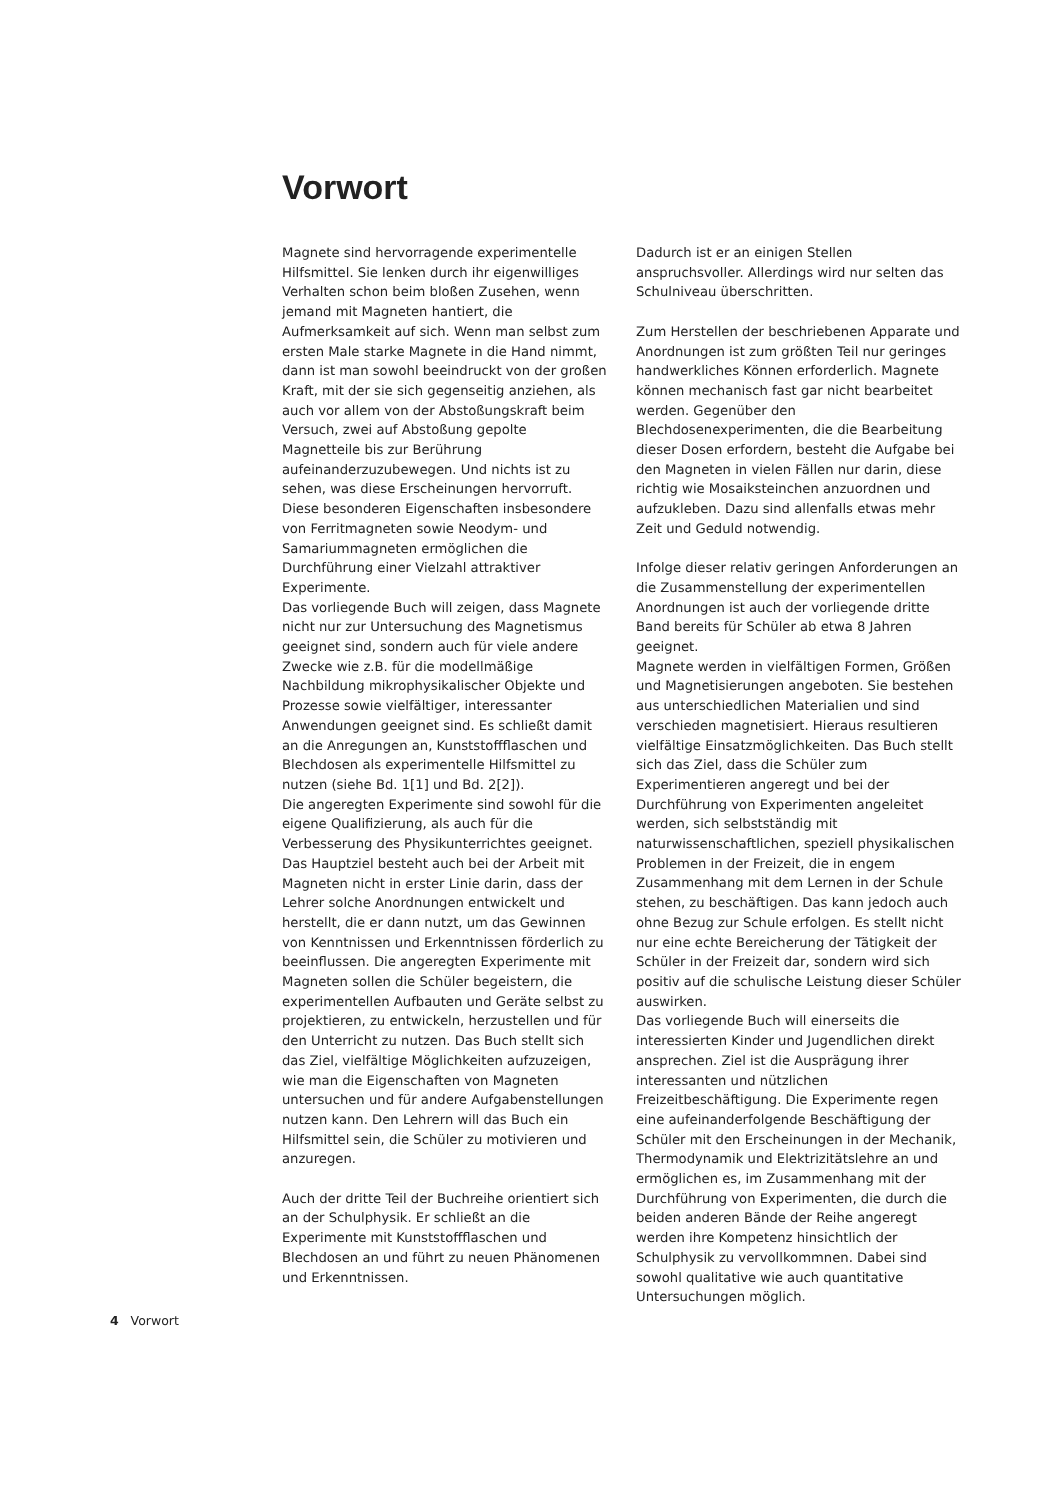Vorwort
Magnete sind hervorragende experimentelle Hilfsmittel. Sie lenken durch ihr eigenwilliges Verhalten schon beim bloßen Zusehen, wenn jemand mit Magneten hantiert, die Aufmerksamkeit auf sich. Wenn man selbst zum ersten Male starke Magnete in die Hand nimmt, dann ist man sowohl beeindruckt von der großen Kraft, mit der sie sich gegenseitig anziehen, als auch vor allem von der Abstoßungskraft beim Versuch, zwei auf Abstoßung gepolte Magnetteile bis zur Berührung aufeinanderzuzubewegen. Und nichts ist zu sehen, was diese Erscheinungen hervorruft.
Diese besonderen Eigenschaften insbesondere von Ferritmagneten sowie Neodym- und Samariummagneten ermöglichen die Durchführung einer Vielzahl attraktiver Experimente.
Das vorliegende Buch will zeigen, dass Magnete nicht nur zur Untersuchung des Magnetismus geeignet sind, sondern auch für viele andere Zwecke wie z.B. für die modellmäßige Nachbildung mikrophysikalischer Objekte und Prozesse sowie vielfältiger, interessanter Anwendungen geeignet sind. Es schließt damit an die Anregungen an, Kunststoffflaschen und Blechdosen als experimentelle Hilfsmittel zu nutzen (siehe Bd. 1[1] und Bd. 2[2]).
Die angeregten Experimente sind sowohl für die eigene Qualifizierung, als auch für die Verbesserung des Physikunterrichtes geeignet. Das Hauptziel besteht auch bei der Arbeit mit Magneten nicht in erster Linie darin, dass der Lehrer solche Anordnungen entwickelt und herstellt, die er dann nutzt, um das Gewinnen von Kenntnissen und Erkenntnissen förderlich zu beeinflussen. Die angeregten Experimente mit Magneten sollen die Schüler begeistern, die experimentellen Aufbauten und Geräte selbst zu projektieren, zu entwickeln, herzustellen und für den Unterricht zu nutzen. Das Buch stellt sich das Ziel, vielfältige Möglichkeiten aufzuzeigen, wie man die Eigenschaften von Magneten untersuchen und für andere Aufgabenstellungen nutzen kann. Den Lehrern will das Buch ein Hilfsmittel sein, die Schüler zu motivieren und anzuregen.
Auch der dritte Teil der Buchreihe orientiert sich an der Schulphysik. Er schließt an die Experimente mit Kunststoffflaschen und Blechdosen an und führt zu neuen Phänomenen und Erkenntnissen.
Dadurch ist er an einigen Stellen anspruchsvoller. Allerdings wird nur selten das Schulniveau überschritten.
Zum Herstellen der beschriebenen Apparate und Anordnungen ist zum größten Teil nur geringes handwerkliches Können erforderlich. Magnete können mechanisch fast gar nicht bearbeitet werden. Gegenüber den Blechdosenexperimenten, die die Bearbeitung dieser Dosen erfordern, besteht die Aufgabe bei den Magneten in vielen Fällen nur darin, diese richtig wie Mosaiksteinchen anzuordnen und aufzukleben. Dazu sind allenfalls etwas mehr Zeit und Geduld notwendig.
Infolge dieser relativ geringen Anforderungen an die Zusammenstellung der experimentellen Anordnungen ist auch der vorliegende dritte Band bereits für Schüler ab etwa 8 Jahren geeignet.
Magnete werden in vielfältigen Formen, Größen und Magnetisierungen angeboten. Sie bestehen aus unterschiedlichen Materialien und sind verschieden magnetisiert. Hieraus resultieren vielfältige Einsatzmöglichkeiten. Das Buch stellt sich das Ziel, dass die Schüler zum Experimentieren angeregt und bei der Durchführung von Experimenten angeleitet werden, sich selbstständig mit naturwissenschaftlichen, speziell physikalischen Problemen in der Freizeit, die in engem Zusammenhang mit dem Lernen in der Schule stehen, zu beschäftigen. Das kann jedoch auch ohne Bezug zur Schule erfolgen. Es stellt nicht nur eine echte Bereicherung der Tätigkeit der Schüler in der Freizeit dar, sondern wird sich positiv auf die schulische Leistung dieser Schüler auswirken.
Das vorliegende Buch will einerseits die interessierten Kinder und Jugendlichen direkt ansprechen. Ziel ist die Ausprägung ihrer interessanten und nützlichen Freizeitbeschäftigung. Die Experimente regen eine aufeinanderfolgende Beschäftigung der Schüler mit den Erscheinungen in der Mechanik, Thermodynamik und Elektrizitätslehre an und ermöglichen es, im Zusammenhang mit der Durchführung von Experimenten, die durch die beiden anderen Bände der Reihe angeregt werden ihre Kompetenz hinsichtlich der Schulphysik zu vervollkommnen. Dabei sind sowohl qualitative wie auch quantitative Untersuchungen möglich.
4 Vorwort